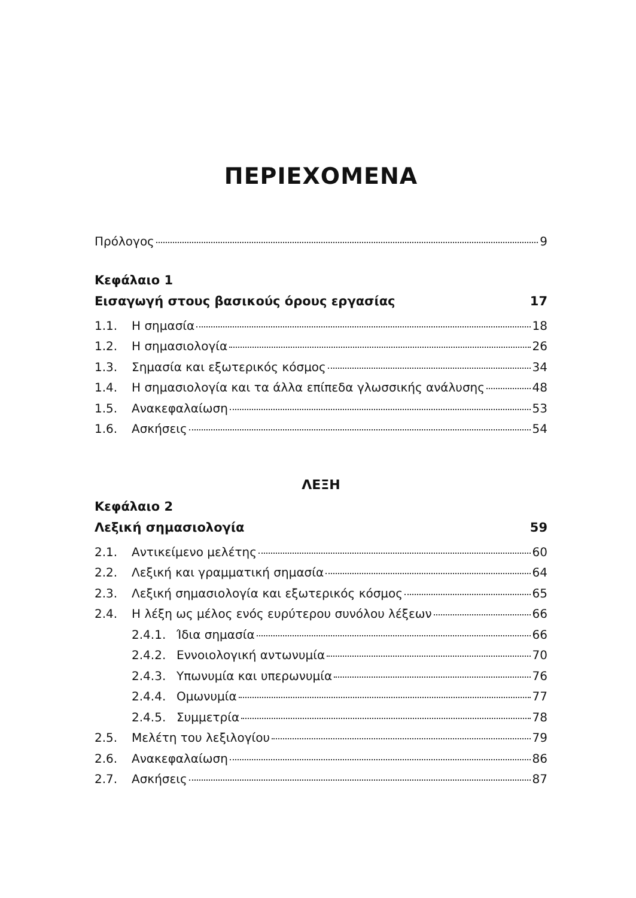ΠΕΡΙΕΧΟΜΕΝΑ
Πρόλογος 9
Κεφάλαιο 1
Εισαγωγή στους βασικούς όρους εργασίας 17
1.1. Η σημασία 18
1.2. Η σημασιολογία 26
1.3. Σημασία και εξωτερικός κόσμος 34
1.4. Η σημασιολογία και τα άλλα επίπεδα γλωσσικής ανάλυσης 48
1.5. Ανακεφαλαίωση 53
1.6. Ασκήσεις 54
ΛΕΞΗ
Κεφάλαιο 2
Λεξική σημασιολογία 59
2.1. Αντικείμενο μελέτης 60
2.2. Λεξική και γραμματική σημασία 64
2.3. Λεξική σημασιολογία και εξωτερικός κόσμος 65
2.4. Η λέξη ως μέλος ενός ευρύτερου συνόλου λέξεων 66
2.4.1. Ίδια σημασία 66
2.4.2. Εννοιολογική αντωνυμία 70
2.4.3. Υπωνυμία και υπερωνυμία 76
2.4.4. Ομωνυμία 77
2.4.5. Συμμετρία 78
2.5. Μελέτη του λεξιλογίου 79
2.6. Ανακεφαλαίωση 86
2.7. Ασκήσεις 87